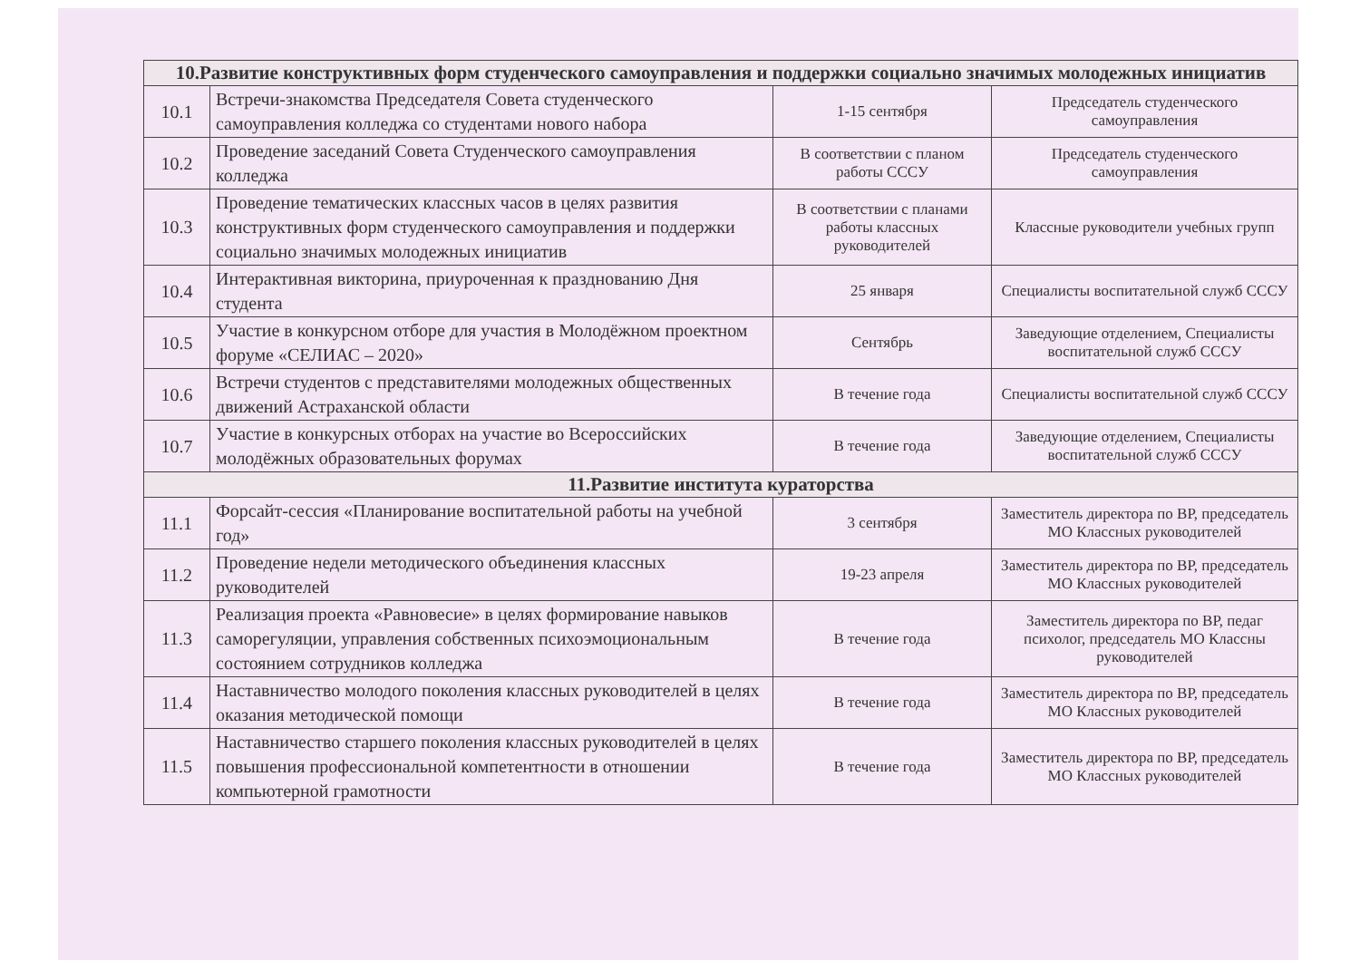| 10.Развитие конструктивных форм студенческого самоуправления и поддержки социально значимых молодежных инициатив | | | |
| --- | --- | --- | --- |
| 10.1 | Встречи-знакомства Председателя Совета студенческого самоуправления колледжа со студентами нового набора | 1-15 сентября | Председатель студенческого самоуправления |
| 10.2 | Проведение заседаний Совета Студенческого самоуправления колледжа | В соответствии с планом работы СССУ | Председатель студенческого самоуправления |
| 10.3 | Проведение тематических классных часов в целях развития конструктивных форм студенческого самоуправления и поддержки социально значимых молодежных инициатив | В соответствии с планами работы классных руководителей | Классные руководители учебных групп |
| 10.4 | Интерактивная викторина, приуроченная к празднованию Дня студента | 25 января | Специалисты воспитательной служб СССУ |
| 10.5 | Участие в конкурсном отборе для участия в Молодёжном проектном форуме «СЕЛИАС – 2020» | Сентябрь | Заведующие отделением, Специалисты воспитательной служб СССУ |
| 10.6 | Встречи студентов с представителями молодежных общественных движений Астраханской области | В течение года | Специалисты воспитательной служб СССУ |
| 10.7 | Участие в конкурсных отборах на участие во Всероссийских молодёжных образовательных форумах | В течение года | Заведующие отделением, Специалисты воспитательной служб СССУ |
| 11.Развитие института кураторства | | | |
| 11.1 | Форсайт-сессия «Планирование воспитательной работы на учебной год» | 3 сентября | Заместитель директора по ВР, председатель МО Классных руководителей |
| 11.2 | Проведение недели методического объединения классных руководителей | 19-23 апреля | Заместитель директора по ВР, председатель МО Классных руководителей |
| 11.3 | Реализация проекта «Равновесие» в целях формирование навыков саморегуляции, управления собственных психоэмоциональным состоянием сотрудников колледжа | В течение года | Заместитель директора по ВР, педаг психолог, председатель МО Классны руководителей |
| 11.4 | Наставничество молодого поколения классных руководителей в целях оказания методической помощи | В течение года | Заместитель директора по ВР, председатель МО Классных руководителей |
| 11.5 | Наставничество старшего поколения классных руководителей в целях повышения профессиональной компетентности в отношении компьютерной грамотности | В течение года | Заместитель директора по ВР, председатель МО Классных руководителей |